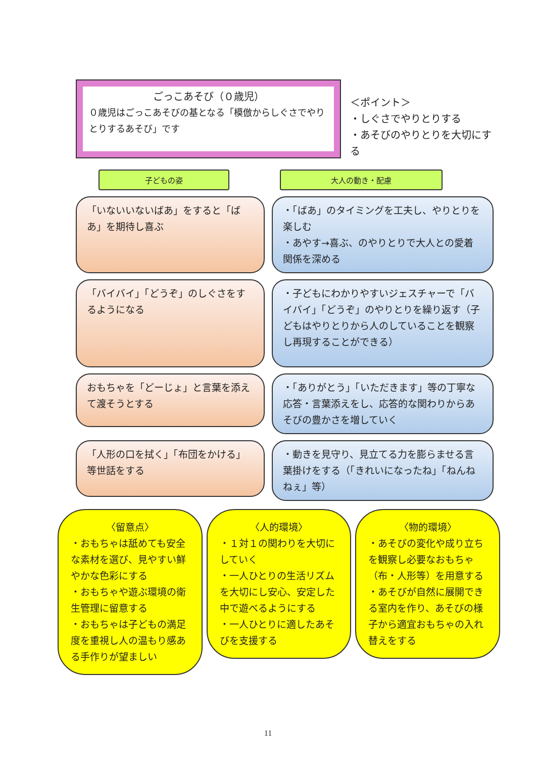ごっこあそび（０歳児）
０歳児はごっこあそびの基となる「模倣からしぐさでやりとりするあそび」です
＜ポイント＞
・しぐさでやりとりする
・あそびのやりとりを大切にする
子どもの姿 大人の動き・配慮
「いないいないばあ」をすると「ばあ」を期待し喜ぶ
・「ばあ」のタイミングを工夫し、やりとりを楽しむ
・あやす→喜ぶ、のやりとりで大人との愛着関係を深める
「バイバイ」「どうぞ」のしぐさをするようになる
・子どもにわかりやすいジェスチャーで「バイバイ」「どうぞ」のやりとりを繰り返す（子どもはやりとりから人のしていることを観察し再現することができる）
おもちゃを「どーじょ」と言葉を添えて渡そうとする
・「ありがとう」「いただきます」等の丁寧な応答・言葉添えをし、応答的な関わりからあそびの豊かさを増していく
「人形の口を拭く」「布団をかける」等世話をする
・動きを見守り、見立てる力を膨らませる言葉掛けをする（「きれいになったね」「ねんねねぇ」等）
〈留意点〉
・おもちゃは舐めても安全な素材を選び、見やすい鮮やかな色彩にする
・おもちゃや遊ぶ環境の衛生管理に留意する
・おもちゃは子どもの満足度を重視し人の温もり感ある手作りが望ましい
〈人的環境〉
・１対１の関わりを大切にしていく
・一人ひとりの生活リズムを大切にし安心、安定した中で遊べるようにする
・一人ひとりに適したあそびを支援する
〈物的環境〉
・あそびの変化や成り立ちを観察し必要なおもちゃ（布・人形等）を用意する
・あそびが自然に展開できる室内を作り、あそびの様子から適宜おもちゃの入れ替えをする
11